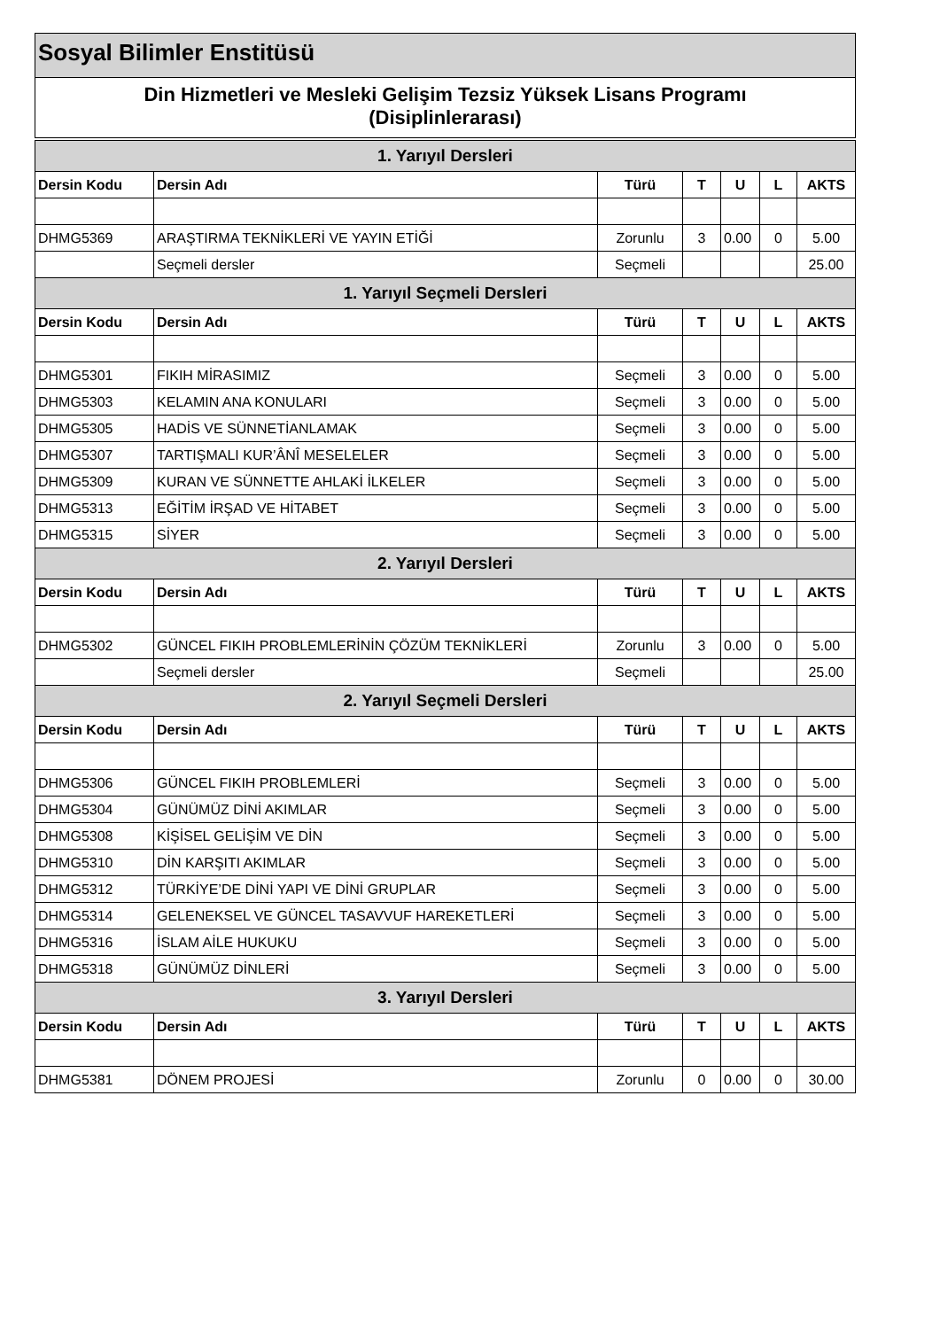Sosyal Bilimler Enstitüsü
Din Hizmetleri ve Mesleki Gelişim Tezsiz Yüksek Lisans Programı
(Disiplinlerarası)
| 1. Yarıyıl Dersleri | | | | | | |
| Dersin Kodu | Dersin Adı | Türü | T | U | L | AKTS |
| DHMG5369 | ARAŞTIRMA TEKNİKLERİ VE YAYIN ETİĞİ | Zorunlu | 3 | 0.00 | 0 | 5.00 |
| | Seçmeli dersler | Seçmeli | | | | 25.00 |
| 1. Yarıyıl Seçmeli Dersleri | | | | | | |
| Dersin Kodu | Dersin Adı | Türü | T | U | L | AKTS |
| DHMG5301 | FIKIH MİRASIMIZ | Seçmeli | 3 | 0.00 | 0 | 5.00 |
| DHMG5303 | KELAMIN ANA KONULARI | Seçmeli | 3 | 0.00 | 0 | 5.00 |
| DHMG5305 | HADİS VE SÜNNETİANLAMAK | Seçmeli | 3 | 0.00 | 0 | 5.00 |
| DHMG5307 | TARTIŞMALI KUR’ÂNÎ MESELELER | Seçmeli | 3 | 0.00 | 0 | 5.00 |
| DHMG5309 | KURAN VE SÜNNETTE AHLAKİ İLKELER | Seçmeli | 3 | 0.00 | 0 | 5.00 |
| DHMG5313 | EĞİTİM İRŞAD VE HİTABET | Seçmeli | 3 | 0.00 | 0 | 5.00 |
| DHMG5315 | SİYER | Seçmeli | 3 | 0.00 | 0 | 5.00 |
| 2. Yarıyıl Dersleri | | | | | | |
| Dersin Kodu | Dersin Adı | Türü | T | U | L | AKTS |
| DHMG5302 | GÜNCEL FIKIH PROBLEMLERİNİN ÇÖZÜM TEKNİKLERİ | Zorunlu | 3 | 0.00 | 0 | 5.00 |
| | Seçmeli dersler | Seçmeli | | | | 25.00 |
| 2. Yarıyıl Seçmeli Dersleri | | | | | | |
| Dersin Kodu | Dersin Adı | Türü | T | U | L | AKTS |
| DHMG5306 | GÜNCEL FIKIH PROBLEMLERİ | Seçmeli | 3 | 0.00 | 0 | 5.00 |
| DHMG5304 | GÜNÜMÜZ DİNİ AKIMLAR | Seçmeli | 3 | 0.00 | 0 | 5.00 |
| DHMG5308 | KİŞİSEL GELİŞİM VE DİN | Seçmeli | 3 | 0.00 | 0 | 5.00 |
| DHMG5310 | DİN KARŞITI AKIMLAR | Seçmeli | 3 | 0.00 | 0 | 5.00 |
| DHMG5312 | TÜRKİYE’DE DİNİ YAPI VE DİNİ GRUPLAR | Seçmeli | 3 | 0.00 | 0 | 5.00 |
| DHMG5314 | GELENEKSEL VE GÜNCEL TASAVVUF HAREKETLERİ | Seçmeli | 3 | 0.00 | 0 | 5.00 |
| DHMG5316 | İSLAM AİLE HUKUKU | Seçmeli | 3 | 0.00 | 0 | 5.00 |
| DHMG5318 | GÜNÜMÜZ DİNLERİ | Seçmeli | 3 | 0.00 | 0 | 5.00 |
| 3. Yarıyıl Dersleri | | | | | | |
| Dersin Kodu | Dersin Adı | Türü | T | U | L | AKTS |
| DHMG5381 | DÖNEM PROJESİ | Zorunlu | 0 | 0.00 | 0 | 30.00 |